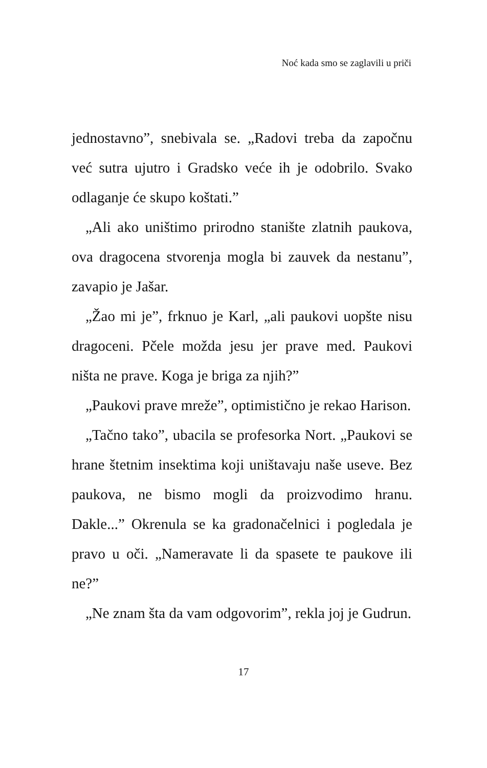Noć kada smo se zaglavili u priči
jednostavno”, snebivala se. „Radovi treba da započnu već sutra ujutro i Gradsko veće ih je odobrilo. Svako odlaganje će skupo koštati.”
„Ali ako uništimo prirodno stanište zlatnih pauko­va, ova dragocena stvorenja mogla bi zauvek da ne­stanu”, zavapio je Jašar.
„Žao mi je”, frknuo je Karl, „ali paukovi uopšte ni­su dragoceni. Pčele možda jesu jer prave med. Pau­kovi ništa ne prave. Koga je briga za njih?”
„Paukovi prave mreže”, optimistično je rekao Ha­rison.
„Tačno tako”, ubacila se profesorka Nort. „Paukovi se hrane štetnim insektima koji uništavaju naše use­ve. Bez paukova, ne bismo mogli da proizvodimo hranu. Dakle...” Okrenula se ka gradonačelnici i po­gledala je pravo u oči. „Nameravate li da spasete te paukove ili ne?”
„Ne znam šta da vam odgovorim”, rekla joj je Gud­run.
17